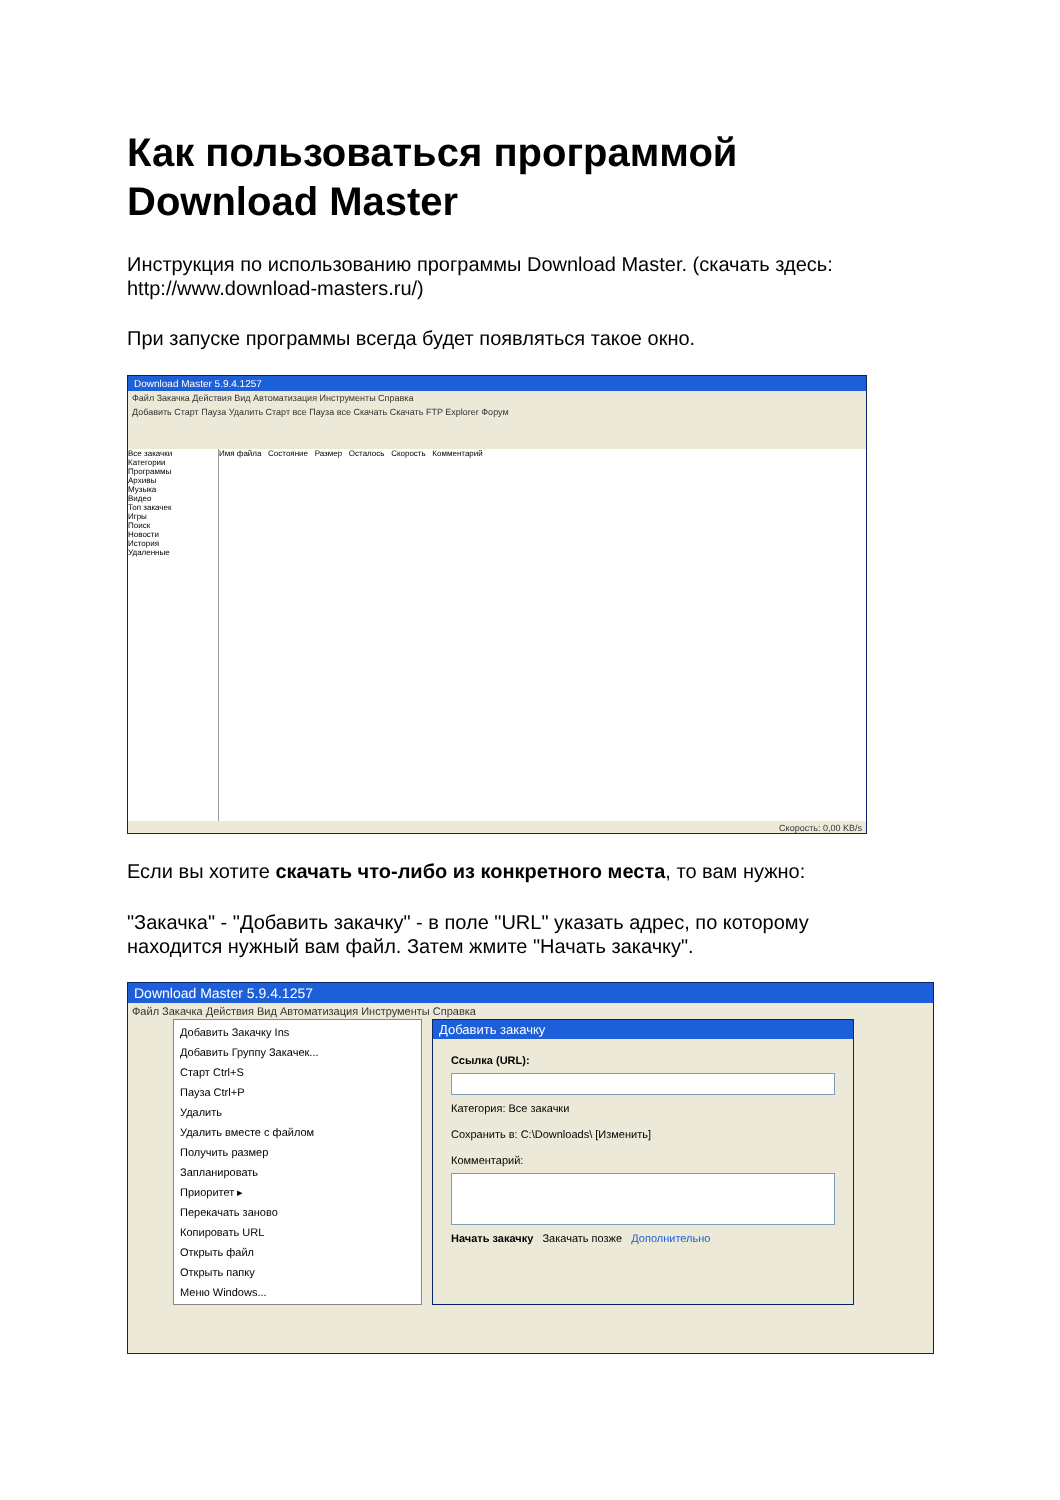Как пользоваться программой Download Master
Инструкция по использованию программы Download Master. (скачать здесь: http://www.download-masters.ru/)
При запуске программы всегда будет появляться такое окно.
Download Master 5.9.4.1257
Файл Закачка Действия Вид Автоматизация Инструменты Справка
Добавить Старт Пауза Удалить Старт все Пауза все Скачать Скачать FTP Explorer Форум
Все закачки
Категории
Программы
Архивы
Музыка
Видео
Топ закачек
Игры
Поиск
Новости
История
Удаленные
Имя файла Состояние Размер Осталось Скорость Комментарий
Скорость: 0,00 KB/s
Если вы хотите скачать что-либо из конкретного места, то вам нужно:
"Закачка" - "Добавить закачку" - в поле "URL" указать адрес, по которому находится нужный вам файл. Затем жмите "Начать закачку".
Download Master 5.9.4.1257
Файл Закачка Действия Вид Автоматизация Инструменты Справка
Добавить Закачку Ins
Добавить Группу Закачек...
Старт Ctrl+S
Пауза Ctrl+P
Удалить
Удалить вместе с файлом
Получить размер
Запланировать
Приоритет ▸
Перекачать заново
Копировать URL
Открыть файл
Открыть папку
Меню Windows...
Добавить закачку
Ссылка (URL):
Категория: Все закачки
Сохранить в: C:\Downloads\ [Изменить]
Комментарий:
Начать закачку Закачать позже Дополнительно